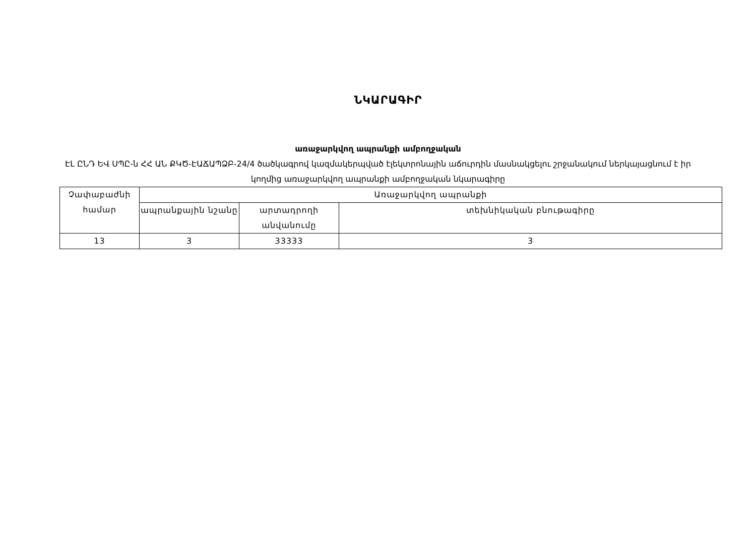ՆԿԱՐԱԳԻՐ
առաջարկվող ապրանքի ամբողջական
ԷԼ ԸՆԴ ԵՎ ՍՊԸ-ն ՀՀ ԱՆ ՔԿԾ-ԷԱՃԱՊՁԲ-24/4 ծածկագրով կազմակերպված էլեկտրոնային աճուրդին մասնակցելու շրջանակում ներկայացնում է իր կողմից առաջարկվող ապրանքի ամբողջական նկարագիրը
| Չափաբաժնի համար | Առաջարկվող ապրանքի | | |
| | ապրանքային նշանը | արտադրողի անվանումը | տեխնիկական բնութագիրը |
| 13 | 3 | 33333 | 3 |